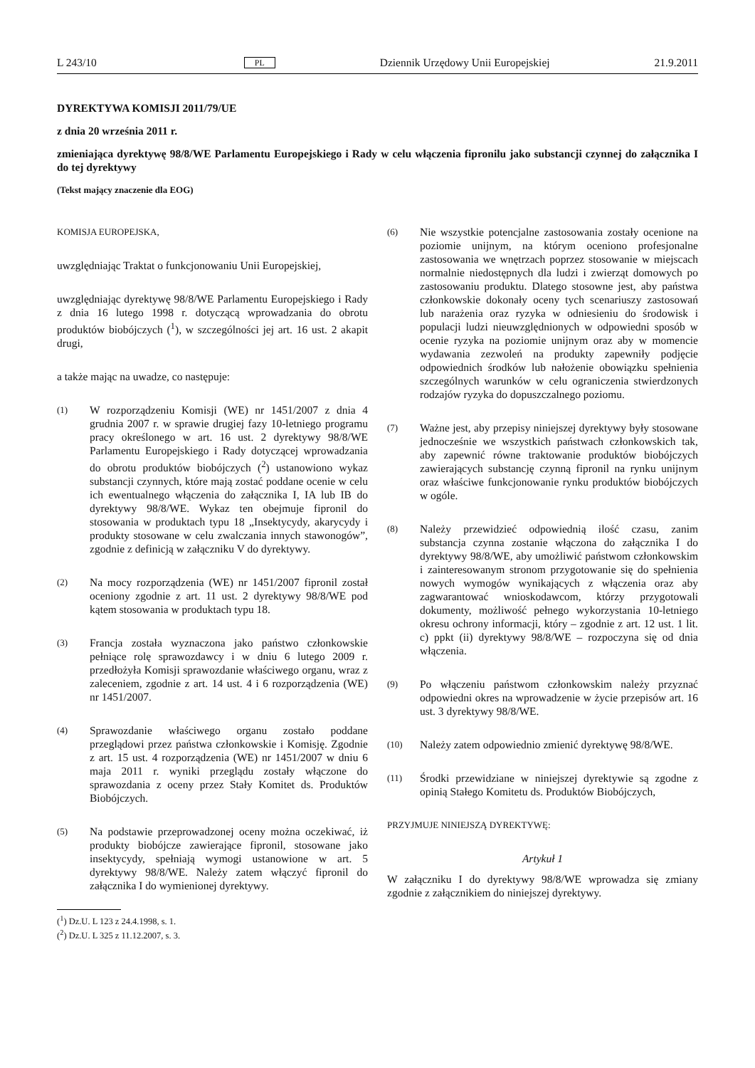L 243/10 PL Dziennik Urzędowy Unii Europejskiej 21.9.2011
DYREKTYWA KOMISJI 2011/79/UE
z dnia 20 września 2011 r.
zmieniająca dyrektywę 98/8/WE Parlamentu Europejskiego i Rady w celu włączenia fipronilu jako substancji czynnej do załącznika I do tej dyrektywy
(Tekst mający znaczenie dla EOG)
KOMISJA EUROPEJSKA,
uwzględniając Traktat o funkcjonowaniu Unii Europejskiej,
uwzględniając dyrektywę 98/8/WE Parlamentu Europejskiego i Rady z dnia 16 lutego 1998 r. dotyczącą wprowadzania do obrotu produktów biobójczych (<sup>1</sup>), w szczególności jej art. 16 ust. 2 akapit drugi,
a także mając na uwadze, co następuje:
(1)
W rozporządzeniu Komisji (WE) nr 1451/2007 z dnia 4 grudnia 2007 r. w sprawie drugiej fazy 10-letniego programu pracy określonego w art. 16 ust. 2 dyrektywy 98/8/WE Parlamentu Europejskiego i Rady dotyczącej wprowadzania do obrotu produktów biobójczych (<sup>2</sup>) ustanowiono wykaz substancji czynnych, które mają zostać poddane ocenie w celu ich ewentualnego włączenia do załącznika I, IA lub IB do dyrektywy 98/8/WE. Wykaz ten obejmuje fipronil do stosowania w produktach typu 18 „Insektycydy, akarycydy i produkty stosowane w celu zwalczania innych stawonogów”, zgodnie z definicją w załączniku V do dyrektywy.
(2)
Na mocy rozporządzenia (WE) nr 1451/2007 fipronil został oceniony zgodnie z art. 11 ust. 2 dyrektywy 98/8/WE pod kątem stosowania w produktach typu 18.
(3)
Francja została wyznaczona jako państwo członkowskie pełniące rolę sprawozdawcy i w dniu 6 lutego 2009 r. przedłożyła Komisji sprawozdanie właściwego organu, wraz z zaleceniem, zgodnie z art. 14 ust. 4 i 6 rozporządzenia (WE) nr 1451/2007.
(4)
Sprawozdanie właściwego organu zostało poddane przeglądowi przez państwa członkowskie i Komisję. Zgodnie z art. 15 ust. 4 rozporządzenia (WE) nr 1451/2007 w dniu 6 maja 2011 r. wyniki przeglądu zostały włączone do sprawozdania z oceny przez Stały Komitet ds. Produktów Biobójczych.
(5)
Na podstawie przeprowadzonej oceny można oczekiwać, iż produkty biobójcze zawierające fipronil, stosowane jako insektycydy, spełniają wymogi ustanowione w art. 5 dyrektywy 98/8/WE. Należy zatem włączyć fipronil do załącznika I do wymienionej dyrektywy.
(<sup>1</sup>) Dz.U. L 123 z 24.4.1998, s. 1.
(<sup>2</sup>) Dz.U. L 325 z 11.12.2007, s. 3.
(6)
Nie wszystkie potencjalne zastosowania zostały ocenione na poziomie unijnym, na którym oceniono profesjonalne zastosowania we wnętrzach poprzez stosowanie w miejscach normalnie niedostępnych dla ludzi i zwierząt domowych po zastosowaniu produktu. Dlatego stosowne jest, aby państwa członkowskie dokonały oceny tych scenariuszy zastosowań lub narażenia oraz ryzyka w odniesieniu do środowisk i populacji ludzi nieuwzględnionych w odpowiedni sposób w ocenie ryzyka na poziomie unijnym oraz aby w momencie wydawania zezwoleń na produkty zapewniły podjęcie odpowiednich środków lub nałożenie obowiązku spełnienia szczególnych warunków w celu ograniczenia stwierdzonych rodzajów ryzyka do dopuszczalnego poziomu.
(7)
Ważne jest, aby przepisy niniejszej dyrektywy były stosowane jednocześnie we wszystkich państwach członkowskich tak, aby zapewnić równe traktowanie produktów biobójczych zawierających substancję czynną fipronil na rynku unijnym oraz właściwe funkcjonowanie rynku produktów biobójczych w ogóle.
(8)
Należy przewidzieć odpowiednią ilość czasu, zanim substancja czynna zostanie włączona do załącznika I do dyrektywy 98/8/WE, aby umożliwić państwom członkowskim i zainteresowanym stronom przygotowanie się do spełnienia nowych wymogów wynikających z włączenia oraz aby zagwarantować wnioskodawcom, którzy przygotowali dokumenty, możliwość pełnego wykorzystania 10-letniego okresu ochrony informacji, który – zgodnie z art. 12 ust. 1 lit. c) ppkt (ii) dyrektywy 98/8/WE – rozpoczyna się od dnia włączenia.
(9)
Po włączeniu państwom członkowskim należy przyznać odpowiedni okres na wprowadzenie w życie przepisów art. 16 ust. 3 dyrektywy 98/8/WE.
(10)
Należy zatem odpowiednio zmienić dyrektywę 98/8/WE.
(11)
Środki przewidziane w niniejszej dyrektywie są zgodne z opinią Stałego Komitetu ds. Produktów Biobójczych,
PRZYJMUJE NINIEJSZĄ DYREKTYWĘ:
Artykuł 1
W załączniku I do dyrektywy 98/8/WE wprowadza się zmiany zgodnie z załącznikiem do niniejszej dyrektywy.